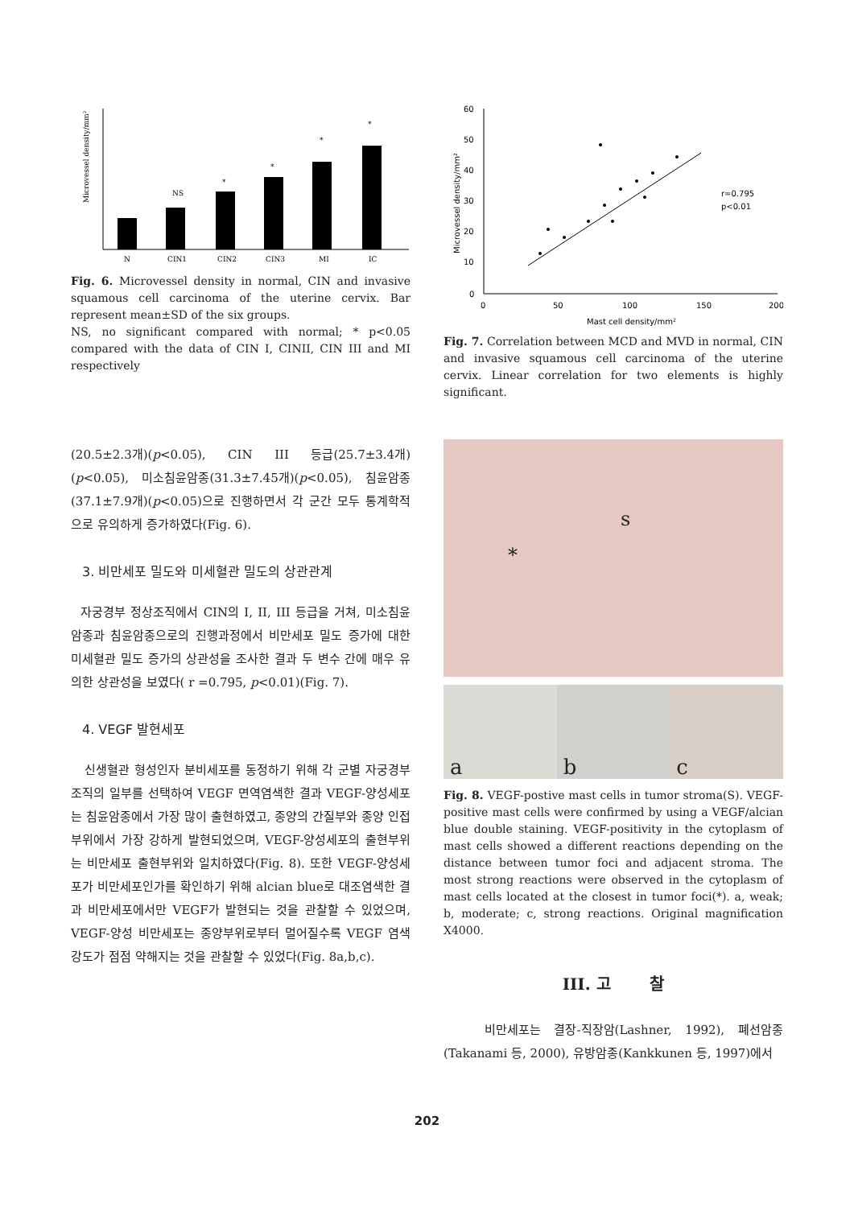Microvessel density/mm²
N
CIN1
CIN2
CIN3
MI
IC
NS
*
*
*
*
Fig. 6. Microvessel density in normal, CIN and invasive squamous cell carcinoma of the uterine cervix. Bar represent mean±SD of the six groups.
NS, no significant compared with normal; * p<0.05 compared with the data of CIN I, CINII, CIN III and MI respectively
(20.5±2.3개)(p<0.05), CIN III 등급(25.7±3.4개)(p<0.05), 미소침윤암종(31.3±7.45개)(p<0.05), 침윤암종(37.1±7.9개)(p<0.05)으로 진행하면서 각 군간 모두 통계학적으로 유의하게 증가하였다(Fig. 6).
3. 비만세포 밀도와 미세혈관 밀도의 상관관계
자궁경부 정상조직에서 CIN의 I, II, III 등급을 거쳐, 미소침윤암종과 침윤암종으로의 진행과정에서 비만세포 밀도 증가에 대한 미세혈관 밀도 증가의 상관성을 조사한 결과 두 변수 간에 매우 유의한 상관성을 보였다( r =0.795, p<0.01)(Fig. 7).
4. VEGF 발현세포
신생혈관 형성인자 분비세포를 동정하기 위해 각 군별 자궁경부조직의 일부를 선택하여 VEGF 면역염색한 결과 VEGF-양성세포는 침윤암종에서 가장 많이 출현하였고, 종양의 간질부와 종양 인접부위에서 가장 강하게 발현되었으며, VEGF-양성세포의 출현부위는 비만세포 출현부위와 일치하였다(Fig. 8). 또한 VEGF-양성세포가 비만세포인가를 확인하기 위해 alcian blue로 대조염색한 결과 비만세포에서만 VEGF가 발현되는 것을 관찰할 수 있었으며, VEGF-양성 비만세포는 종양부위로부터 멀어질수록 VEGF 염색 강도가 점점 약해지는 것을 관찰할 수 있었다(Fig. 8a,b,c).
60
50
40
30
20
10
0
0
50
100
150
200
Mast cell density/mm²
r=0.795
p<0.01
Microvessel density/mm²
Fig. 7. Correlation between MCD and MVD in normal, CIN and invasive squamous cell carcinoma of the uterine cervix. Linear correlation for two elements is highly significant.
s
*
a b c
Fig. 8. VEGF-postive mast cells in tumor stroma(S). VEGF-positive mast cells were confirmed by using a VEGF/alcian blue double staining. VEGF-positivity in the cytoplasm of mast cells showed a different reactions depending on the distance between tumor foci and adjacent stroma. The most strong reactions were observed in the cytoplasm of mast cells located at the closest in tumor foci(*). a, weak; b, moderate; c, strong reactions. Original magnification X4000.
III. 고 찰
비만세포는 결장-직장암(Lashner, 1992), 폐선암종 (Takanami 등, 2000), 유방암종(Kankkunen 등, 1997)에서
202